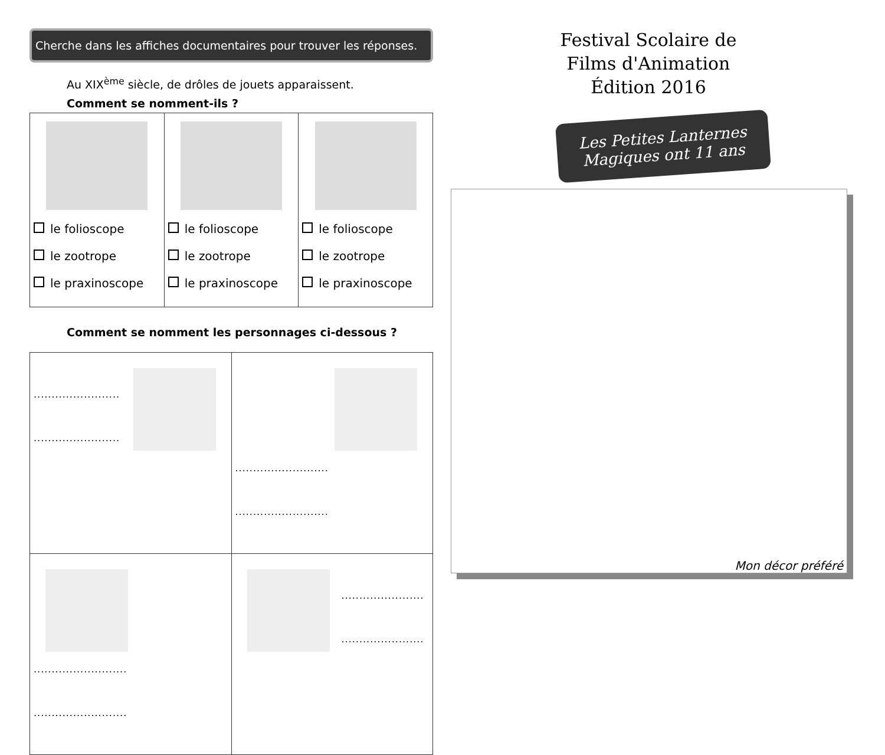Cherche dans les affiches documentaires pour trouver les réponses.
Au XIX<sup>ème</sup> siècle, de drôles de jouets apparaissent.
Comment se nomment-ils ?
| le folioscope le zootrope le praxinoscope | le folioscope le zootrope le praxinoscope | le folioscope le zootrope le praxinoscope |
Comment se nomment les personnages ci-dessous ?
| ........................ ........................ | .......................... .......................... |
| .......................... .......................... | ....................... ....................... |
Festival Scolaire de Films d'Animation Édition 2016
Les Petites Lanternes Magiques ont 11 ans
Mon décor préféré